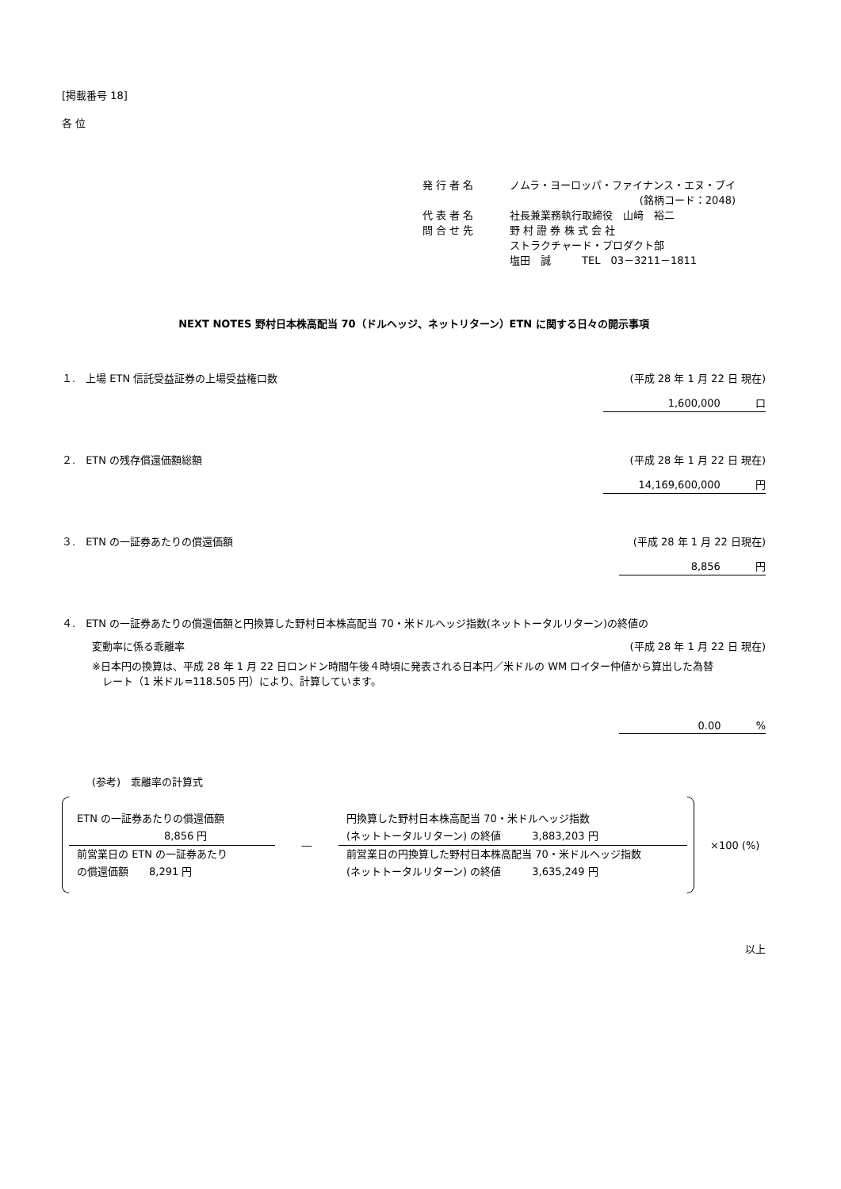[掲載番号 18]
各 位
| 発行者名 | ノムラ・ヨーロッパ・ファイナンス・エヌ・ブイ |
| | (銘柄コード：2048) |
| 代表者名 | 社長兼業務執行取締役 山﨑 裕二 |
| 問合せ先 | 野 村 證 券 株 式 会 社 |
| | ストラクチャード・プロダクト部 |
| | 塩田 誠 TEL 03－3211－1811 |
NEXT NOTES 野村日本株高配当 70（ドルヘッジ、ネットリターン）ETN に関する日々の開示事項
１.　上場 ETN 信託受益証券の上場受益権口数 (平成 28 年 1 月 22 日 現在)
1,600,000 口
２.　ETN の残存償還価額総額 (平成 28 年 1 月 22 日 現在)
14,169,600,000 円
３.　ETN の一証券あたりの償還価額 (平成 28 年 1 月 22 日現在)
8,856 円
４.　ETN の一証券あたりの償還価額と円換算した野村日本株高配当 70・米ドルヘッジ指数(ネットトータルリターン)の終値の
変動率に係る乖離率 (平成 28 年 1 月 22 日 現在)
※日本円の換算は、平成 28 年 1 月 22 日ロンドン時間午後４時頃に発表される日本円／米ドルの WM ロイター仲値から算出した為替
　レート（1 米ドル=118.505 円）により、計算しています。
0.00 %
(参考)　乖離率の計算式
ETN の一証券あたりの償還価額
8,856 円
前営業日の ETN の一証券あたり
の償還価額　　8,291 円
―
円換算した野村日本株高配当 70・米ドルヘッジ指数
(ネットトータルリターン) の終値　　　3,883,203 円
前営業日の円換算した野村日本株高配当 70・米ドルヘッジ指数
(ネットトータルリターン) の終値　　　3,635,249 円
×100 (%)
以上